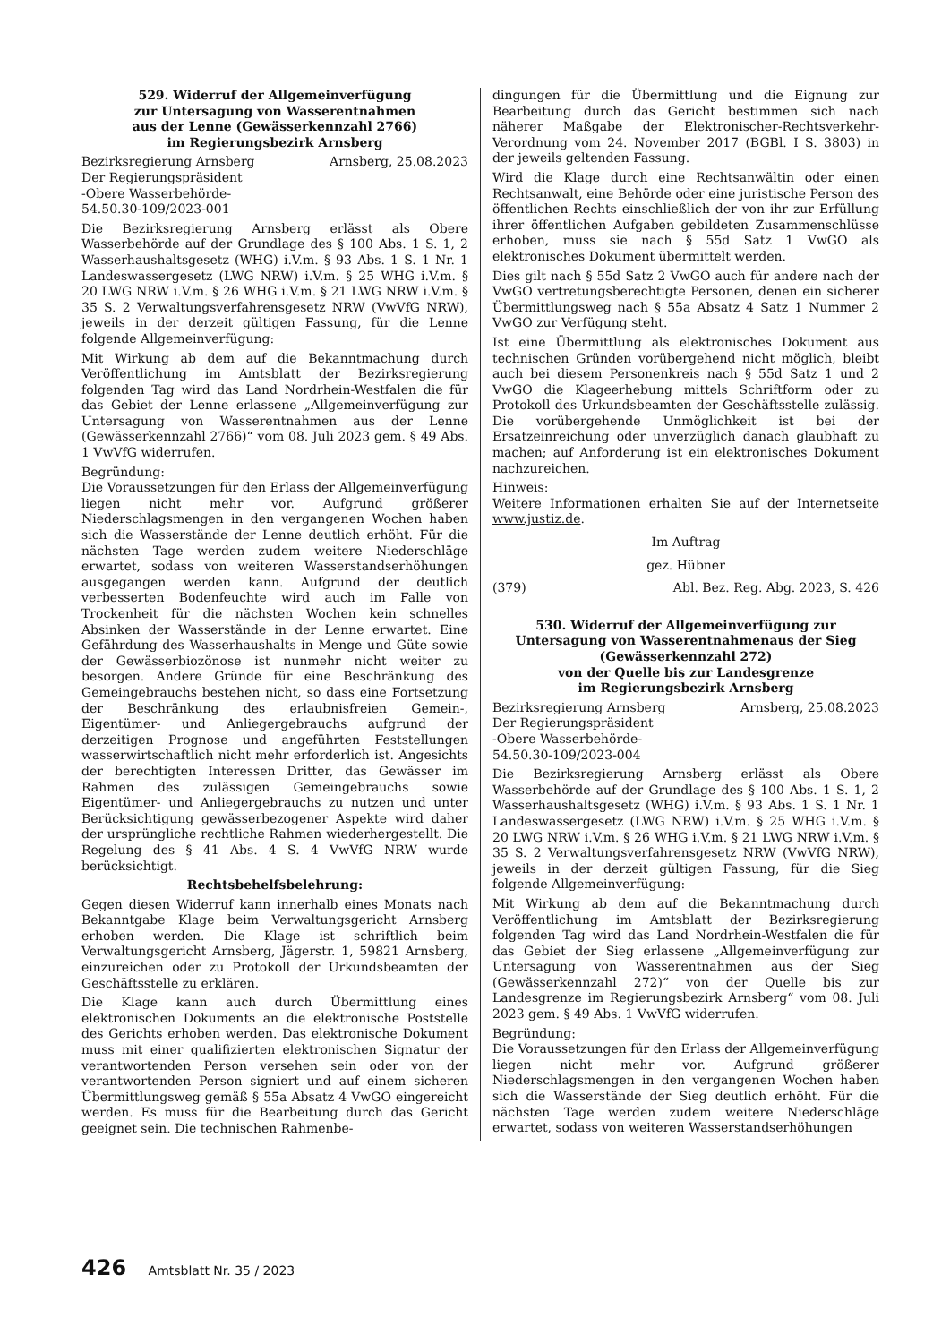529. Widerruf der Allgemeinverfügung
zur Untersagung von Wasserentnahmen
aus der Lenne (Gewässerkennzahl 2766)
im Regierungsbezirk Arnsberg
Bezirksregierung Arnsberg Arnsberg, 25.08.2023
Der Regierungspräsident
-Obere Wasserbehörde-
54.50.30-109/2023-001
Die Bezirksregierung Arnsberg erlässt als Obere Wasserbehörde auf der Grundlage des § 100 Abs. 1 S. 1, 2 Wasserhaushaltsgesetz (WHG) i.V.m. § 93 Abs. 1 S. 1 Nr. 1 Landeswassergesetz (LWG NRW) i.V.m. § 25 WHG i.V.m. § 20 LWG NRW i.V.m. § 26 WHG i.V.m. § 21 LWG NRW i.V.m. § 35 S. 2 Verwaltungsverfahrensgesetz NRW (VwVfG NRW), jeweils in der derzeit gültigen Fassung, für die Lenne folgende Allgemeinverfügung:
Mit Wirkung ab dem auf die Bekanntmachung durch Veröffentlichung im Amtsblatt der Bezirksregierung folgenden Tag wird das Land Nordrhein-Westfalen die für das Gebiet der Lenne erlassene „Allgemeinverfügung zur Untersagung von Wasserentnahmen aus der Lenne (Gewässerkennzahl 2766)“ vom 08. Juli 2023 gem. § 49 Abs. 1 VwVfG widerrufen.
Begründung:
Die Voraussetzungen für den Erlass der Allgemeinverfügung liegen nicht mehr vor. Aufgrund größerer Niederschlagsmengen in den vergangenen Wochen haben sich die Wasserstände der Lenne deutlich erhöht. Für die nächsten Tage werden zudem weitere Niederschläge erwartet, sodass von weiteren Wasserstandserhöhungen ausgegangen werden kann. Aufgrund der deutlich verbesserten Bodenfeuchte wird auch im Falle von Trockenheit für die nächsten Wochen kein schnelles Absinken der Wasserstände in der Lenne erwartet. Eine Gefährdung des Wasserhaushalts in Menge und Güte sowie der Gewässerbiozönose ist nunmehr nicht weiter zu besorgen. Andere Gründe für eine Beschränkung des Gemeingebrauchs bestehen nicht, so dass eine Fortsetzung der Beschränkung des erlaubnisfreien Gemein-, Eigentümer- und Anliegergebrauchs aufgrund der derzeitigen Prognose und angeführten Feststellungen wasserwirtschaftlich nicht mehr erforderlich ist. Angesichts der berechtigten Interessen Dritter, das Gewässer im Rahmen des zulässigen Gemeingebrauchs sowie Eigentümer- und Anliegergebrauchs zu nutzen und unter Berücksichtigung gewässerbezogener Aspekte wird daher der ursprüngliche rechtliche Rahmen wiederhergestellt. Die Regelung des § 41 Abs. 4 S. 4 VwVfG NRW wurde berücksichtigt.
Rechtsbehelfsbelehrung:
Gegen diesen Widerruf kann innerhalb eines Monats nach Bekanntgabe Klage beim Verwaltungsgericht Arnsberg erhoben werden. Die Klage ist schriftlich beim Verwaltungsgericht Arnsberg, Jägerstr. 1, 59821 Arnsberg, einzureichen oder zu Protokoll der Urkundsbeamten der Geschäftsstelle zu erklären.
Die Klage kann auch durch Übermittlung eines elektronischen Dokuments an die elektronische Poststelle des Gerichts erhoben werden. Das elektronische Dokument muss mit einer qualifizierten elektronischen Signatur der verantwortenden Person versehen sein oder von der verantwortenden Person signiert und auf einem sicheren Übermittlungsweg gemäß § 55a Absatz 4 VwGO eingereicht werden. Es muss für die Bearbeitung durch das Gericht geeignet sein. Die technischen Rahmenbe-
dingungen für die Übermittlung und die Eignung zur Bearbeitung durch das Gericht bestimmen sich nach näherer Maßgabe der Elektronischer-Rechtsverkehr-Verordnung vom 24. November 2017 (BGBl. I S. 3803) in der jeweils geltenden Fassung.
Wird die Klage durch eine Rechtsanwältin oder einen Rechtsanwalt, eine Behörde oder eine juristische Person des öffentlichen Rechts einschließlich der von ihr zur Erfüllung ihrer öffentlichen Aufgaben gebildeten Zusammenschlüsse erhoben, muss sie nach § 55d Satz 1 VwGO als elektronisches Dokument übermittelt werden.
Dies gilt nach § 55d Satz 2 VwGO auch für andere nach der VwGO vertretungsberechtigte Personen, denen ein sicherer Übermittlungsweg nach § 55a Absatz 4 Satz 1 Nummer 2 VwGO zur Verfügung steht.
Ist eine Übermittlung als elektronisches Dokument aus technischen Gründen vorübergehend nicht möglich, bleibt auch bei diesem Personenkreis nach § 55d Satz 1 und 2 VwGO die Klageerhebung mittels Schriftform oder zu Protokoll des Urkundsbeamten der Geschäftsstelle zulässig. Die vorübergehende Unmöglichkeit ist bei der Ersatzeinreichung oder unverzüglich danach glaubhaft zu machen; auf Anforderung ist ein elektronisches Dokument nachzureichen.
Hinweis:
Weitere Informationen erhalten Sie auf der Internetseite www.justiz.de.
Im Auftrag
gez. Hübner
(379) Abl. Bez. Reg. Abg. 2023, S. 426
530. Widerruf der Allgemeinverfügung zur
Untersagung von Wasserentnahmenaus der Sieg
(Gewässerkennzahl 272)
von der Quelle bis zur Landesgrenze
im Regierungsbezirk Arnsberg
Bezirksregierung Arnsberg Arnsberg, 25.08.2023
Der Regierungspräsident
-Obere Wasserbehörde-
54.50.30-109/2023-004
Die Bezirksregierung Arnsberg erlässt als Obere Wasserbehörde auf der Grundlage des § 100 Abs. 1 S. 1, 2 Wasserhaushaltsgesetz (WHG) i.V.m. § 93 Abs. 1 S. 1 Nr. 1 Landeswassergesetz (LWG NRW) i.V.m. § 25 WHG i.V.m. § 20 LWG NRW i.V.m. § 26 WHG i.V.m. § 21 LWG NRW i.V.m. § 35 S. 2 Verwaltungsverfahrensgesetz NRW (VwVfG NRW), jeweils in der derzeit gültigen Fassung, für die Sieg folgende Allgemeinverfügung:
Mit Wirkung ab dem auf die Bekanntmachung durch Veröffentlichung im Amtsblatt der Bezirksregierung folgenden Tag wird das Land Nordrhein-Westfalen die für das Gebiet der Sieg erlassene „Allgemeinverfügung zur Untersagung von Wasserentnahmen aus der Sieg (Gewässerkennzahl 272)“ von der Quelle bis zur Landesgrenze im Regierungsbezirk Arnsberg“ vom 08. Juli 2023 gem. § 49 Abs. 1 VwVfG widerrufen.
Begründung:
Die Voraussetzungen für den Erlass der Allgemeinverfügung liegen nicht mehr vor. Aufgrund größerer Niederschlagsmengen in den vergangenen Wochen haben sich die Wasserstände der Sieg deutlich erhöht. Für die nächsten Tage werden zudem weitere Niederschläge erwartet, sodass von weiteren Wasserstandserhöhungen
426 Amtsblatt Nr. 35 / 2023